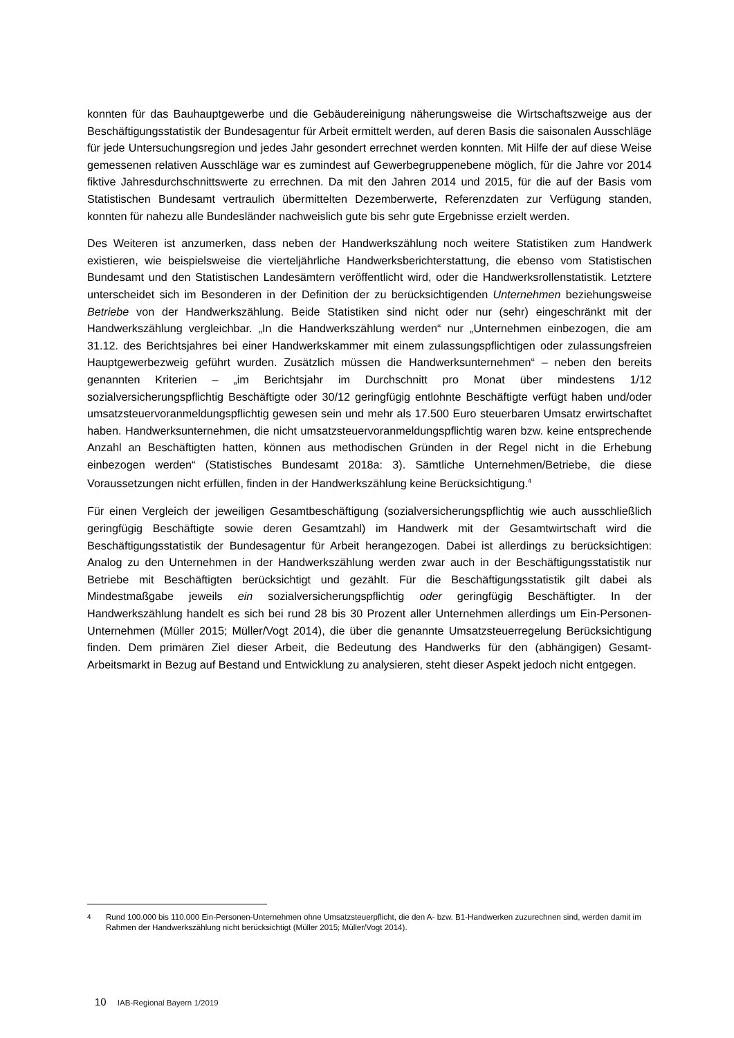konnten für das Bauhauptgewerbe und die Gebäudereinigung näherungsweise die Wirtschaftszweige aus der Beschäftigungsstatistik der Bundesagentur für Arbeit ermittelt werden, auf deren Basis die saisonalen Ausschläge für jede Untersuchungsregion und jedes Jahr gesondert errechnet werden konnten. Mit Hilfe der auf diese Weise gemessenen relativen Ausschläge war es zumindest auf Gewerbegruppenebene möglich, für die Jahre vor 2014 fiktive Jahresdurchschnittswerte zu errechnen. Da mit den Jahren 2014 und 2015, für die auf der Basis vom Statistischen Bundesamt vertraulich übermittelten Dezemberwerte, Referenzdaten zur Verfügung standen, konnten für nahezu alle Bundesländer nachweislich gute bis sehr gute Ergebnisse erzielt werden.
Des Weiteren ist anzumerken, dass neben der Handwerkszählung noch weitere Statistiken zum Handwerk existieren, wie beispielsweise die vierteljährliche Handwerksberichterstattung, die ebenso vom Statistischen Bundesamt und den Statistischen Landesämtern veröffentlicht wird, oder die Handwerksrollenstatistik. Letztere unterscheidet sich im Besonderen in der Definition der zu berücksichtigenden Unternehmen beziehungsweise Betriebe von der Handwerkszählung. Beide Statistiken sind nicht oder nur (sehr) eingeschränkt mit der Handwerkszählung vergleichbar. „In die Handwerkszählung werden“ nur „Unternehmen einbezogen, die am 31.12. des Berichtsjahres bei einer Handwerkskammer mit einem zulassungspflichtigen oder zulassungsfreien Hauptgewerbezweig geführt wurden. Zusätzlich müssen die Handwerksunternehmen“ – neben den bereits genannten Kriterien – „im Berichtsjahr im Durchschnitt pro Monat über mindestens 1/12 sozialversicherungspflichtig Beschäftigte oder 30/12 geringfügig entlohnte Beschäftigte verfügt haben und/oder umsatzsteuervoranmeldungspflichtig gewesen sein und mehr als 17.500 Euro steuerbaren Umsatz erwirtschaftet haben. Handwerksunternehmen, die nicht umsatzsteuervoranmeldungspflichtig waren bzw. keine entsprechende Anzahl an Beschäftigten hatten, können aus methodischen Gründen in der Regel nicht in die Erhebung einbezogen werden“ (Statistisches Bundesamt 2018a: 3). Sämtliche Unternehmen/Betriebe, die diese Voraussetzungen nicht erfüllen, finden in der Handwerkszählung keine Berücksichtigung.<sup>4</sup>
Für einen Vergleich der jeweiligen Gesamtbeschäftigung (sozialversicherungspflichtig wie auch ausschließlich geringfügig Beschäftigte sowie deren Gesamtzahl) im Handwerk mit der Gesamtwirtschaft wird die Beschäftigungsstatistik der Bundesagentur für Arbeit herangezogen. Dabei ist allerdings zu berücksichtigen: Analog zu den Unternehmen in der Handwerkszählung werden zwar auch in der Beschäftigungsstatistik nur Betriebe mit Beschäftigten berücksichtigt und gezählt. Für die Beschäftigungsstatistik gilt dabei als Mindestmaßgabe jeweils ein sozialversicherungspflichtig oder geringfügig Beschäftigter. In der Handwerkszählung handelt es sich bei rund 28 bis 30 Prozent aller Unternehmen allerdings um Ein-Personen-Unternehmen (Müller 2015; Müller/Vogt 2014), die über die genannte Umsatzsteuerregelung Berücksichtigung finden. Dem primären Ziel dieser Arbeit, die Bedeutung des Handwerks für den (abhängigen) Gesamt-Arbeitsmarkt in Bezug auf Bestand und Entwicklung zu analysieren, steht dieser Aspekt jedoch nicht entgegen.
<sup>4</sup> Rund 100.000 bis 110.000 Ein-Personen-Unternehmen ohne Umsatzsteuerpflicht, die den A- bzw. B1-Handwerken zuzurechnen sind, werden damit im Rahmen der Handwerkszählung nicht berücksichtigt (Müller 2015; Müller/Vogt 2014).
10 IAB-Regional Bayern 1/2019